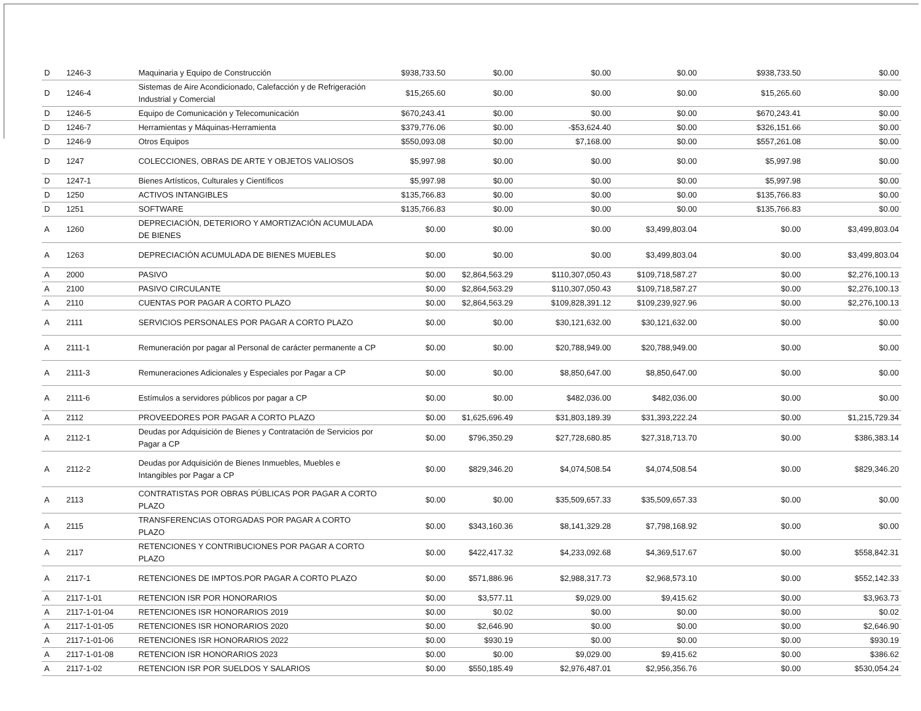| D | 1246-3 | Maquinaria y Equipo de Construcción | $938,733.50 | $0.00 | $0.00 | $0.00 | $938,733.50 | $0.00 |
| D | 1246-4 | Sistemas de Aire Acondicionado, Calefacción y de Refrigeración Industrial y Comercial | $15,265.60 | $0.00 | $0.00 | $0.00 | $15,265.60 | $0.00 |
| D | 1246-5 | Equipo de Comunicación y Telecomunicación | $670,243.41 | $0.00 | $0.00 | $0.00 | $670,243.41 | $0.00 |
| D | 1246-7 | Herramientas y Máquinas-Herramienta | $379,776.06 | $0.00 | -$53,624.40 | $0.00 | $326,151.66 | $0.00 |
| D | 1246-9 | Otros Equipos | $550,093.08 | $0.00 | $7,168.00 | $0.00 | $557,261.08 | $0.00 |
| D | 1247 | COLECCIONES, OBRAS DE ARTE Y OBJETOS VALIOSOS | $5,997.98 | $0.00 | $0.00 | $0.00 | $5,997.98 | $0.00 |
| D | 1247-1 | Bienes Artísticos, Culturales y Científicos | $5,997.98 | $0.00 | $0.00 | $0.00 | $5,997.98 | $0.00 |
| D | 1250 | ACTIVOS INTANGIBLES | $135,766.83 | $0.00 | $0.00 | $0.00 | $135,766.83 | $0.00 |
| D | 1251 | SOFTWARE | $135,766.83 | $0.00 | $0.00 | $0.00 | $135,766.83 | $0.00 |
| A | 1260 | DEPRECIACIÓN, DETERIORO Y AMORTIZACIÓN ACUMULADA DE BIENES | $0.00 | $0.00 | $0.00 | $3,499,803.04 | $0.00 | $3,499,803.04 |
| A | 1263 | DEPRECIACIÓN ACUMULADA DE BIENES MUEBLES | $0.00 | $0.00 | $0.00 | $3,499,803.04 | $0.00 | $3,499,803.04 |
| A | 2000 | PASIVO | $0.00 | $2,864,563.29 | $110,307,050.43 | $109,718,587.27 | $0.00 | $2,276,100.13 |
| A | 2100 | PASIVO CIRCULANTE | $0.00 | $2,864,563.29 | $110,307,050.43 | $109,718,587.27 | $0.00 | $2,276,100.13 |
| A | 2110 | CUENTAS POR PAGAR A CORTO PLAZO | $0.00 | $2,864,563.29 | $109,828,391.12 | $109,239,927.96 | $0.00 | $2,276,100.13 |
| A | 2111 | SERVICIOS PERSONALES POR PAGAR A CORTO PLAZO | $0.00 | $0.00 | $30,121,632.00 | $30,121,632.00 | $0.00 | $0.00 |
| A | 2111-1 | Remuneración por pagar al Personal de carácter permanente a CP | $0.00 | $0.00 | $20,788,949.00 | $20,788,949.00 | $0.00 | $0.00 |
| A | 2111-3 | Remuneraciones Adicionales y Especiales por Pagar a CP | $0.00 | $0.00 | $8,850,647.00 | $8,850,647.00 | $0.00 | $0.00 |
| A | 2111-6 | Estímulos a servidores públicos por pagar a CP | $0.00 | $0.00 | $482,036.00 | $482,036.00 | $0.00 | $0.00 |
| A | 2112 | PROVEEDORES POR PAGAR A CORTO PLAZO | $0.00 | $1,625,696.49 | $31,803,189.39 | $31,393,222.24 | $0.00 | $1,215,729.34 |
| A | 2112-1 | Deudas por Adquisición de Bienes y Contratación de Servicios por Pagar a CP | $0.00 | $796,350.29 | $27,728,680.85 | $27,318,713.70 | $0.00 | $386,383.14 |
| A | 2112-2 | Deudas por Adquisición de Bienes Inmuebles, Muebles e Intangibles por Pagar a CP | $0.00 | $829,346.20 | $4,074,508.54 | $4,074,508.54 | $0.00 | $829,346.20 |
| A | 2113 | CONTRATISTAS POR OBRAS PÚBLICAS POR PAGAR A CORTO PLAZO | $0.00 | $0.00 | $35,509,657.33 | $35,509,657.33 | $0.00 | $0.00 |
| A | 2115 | TRANSFERENCIAS OTORGADAS POR PAGAR A CORTO PLAZO | $0.00 | $343,160.36 | $8,141,329.28 | $7,798,168.92 | $0.00 | $0.00 |
| A | 2117 | RETENCIONES Y CONTRIBUCIONES POR PAGAR A CORTO PLAZO | $0.00 | $422,417.32 | $4,233,092.68 | $4,369,517.67 | $0.00 | $558,842.31 |
| A | 2117-1 | RETENCIONES DE IMPTOS.POR PAGAR A CORTO PLAZO | $0.00 | $571,886.96 | $2,988,317.73 | $2,968,573.10 | $0.00 | $552,142.33 |
| A | 2117-1-01 | RETENCION ISR POR HONORARIOS | $0.00 | $3,577.11 | $9,029.00 | $9,415.62 | $0.00 | $3,963.73 |
| A | 2117-1-01-04 | RETENCIONES ISR HONORARIOS 2019 | $0.00 | $0.02 | $0.00 | $0.00 | $0.00 | $0.02 |
| A | 2117-1-01-05 | RETENCIONES ISR HONORARIOS 2020 | $0.00 | $2,646.90 | $0.00 | $0.00 | $0.00 | $2,646.90 |
| A | 2117-1-01-06 | RETENCIONES ISR HONORARIOS 2022 | $0.00 | $930.19 | $0.00 | $0.00 | $0.00 | $930.19 |
| A | 2117-1-01-08 | RETENCION ISR HONORARIOS 2023 | $0.00 | $0.00 | $9,029.00 | $9,415.62 | $0.00 | $386.62 |
| A | 2117-1-02 | RETENCION ISR POR SUELDOS Y SALARIOS | $0.00 | $550,185.49 | $2,976,487.01 | $2,956,356.76 | $0.00 | $530,054.24 |